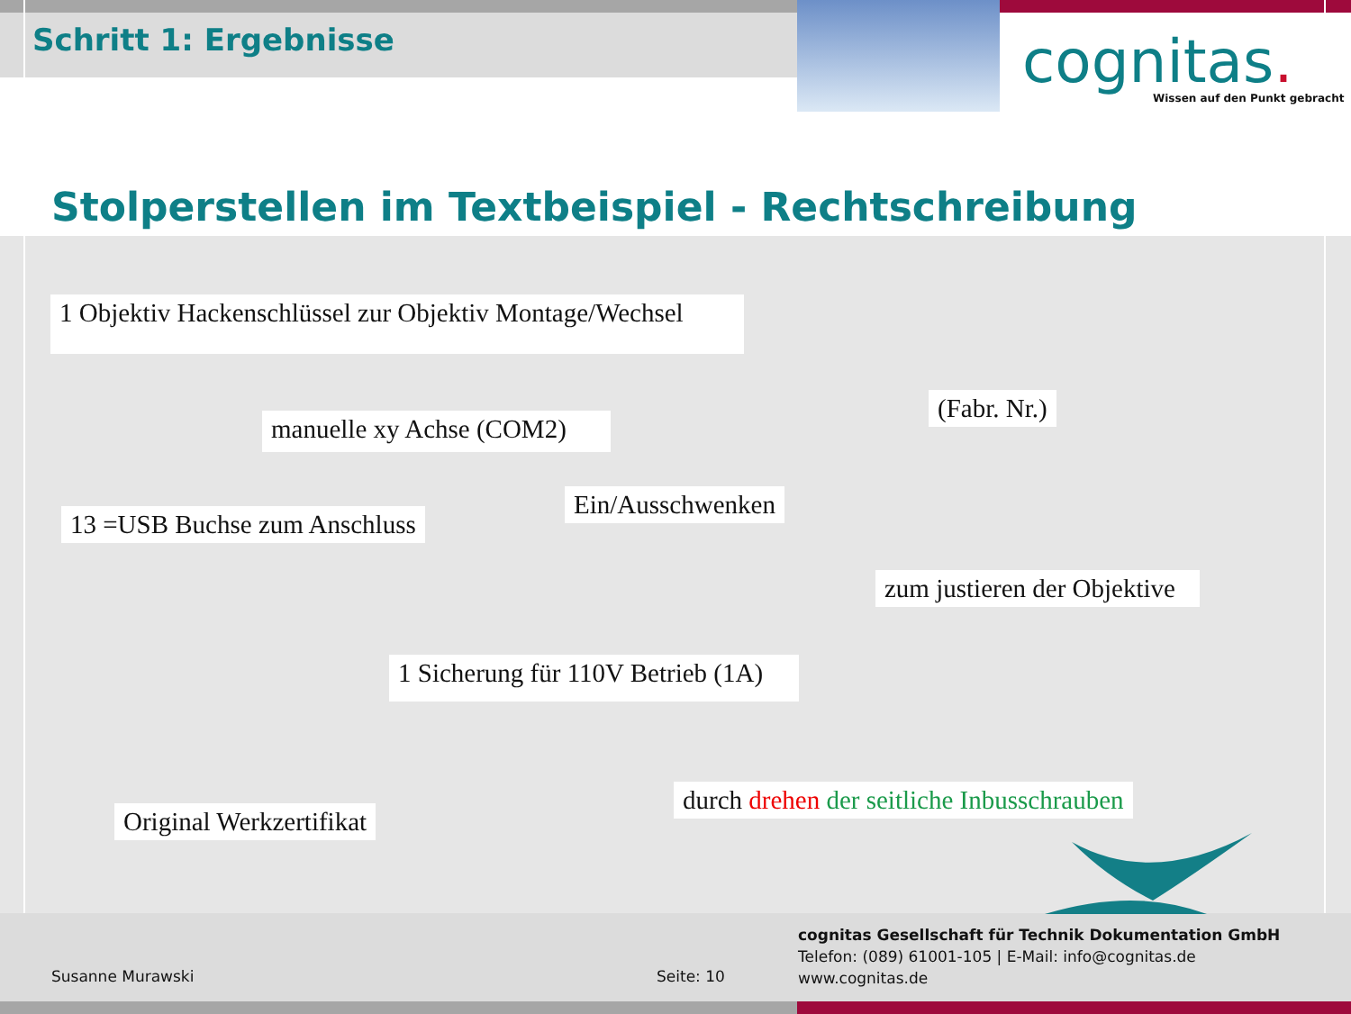Schritt 1: Ergebnisse cognitas. Wissen auf den Punkt gebracht
Stolperstellen im Textbeispiel - Rechtschreibung
1 Objektiv Hackenschlüssel zur Objektiv Montage/Wechsel
(Fabr. Nr.)
manuelle xy Achse (COM2)
Ein/Ausschwenken
13 =USB Buchse zum Anschluss
zum justieren der Objektive
1 Sicherung für 110V Betrieb (1A)
durch drehen der seitliche Inbusschrauben
Original Werkzertifikat
cognitas Gesellschaft für Technik Dokumentation GmbH
Telefon: (089) 61001-105 | E-Mail: info@cognitas.de
www.cognitas.de
Susanne Murawski Seite: 10